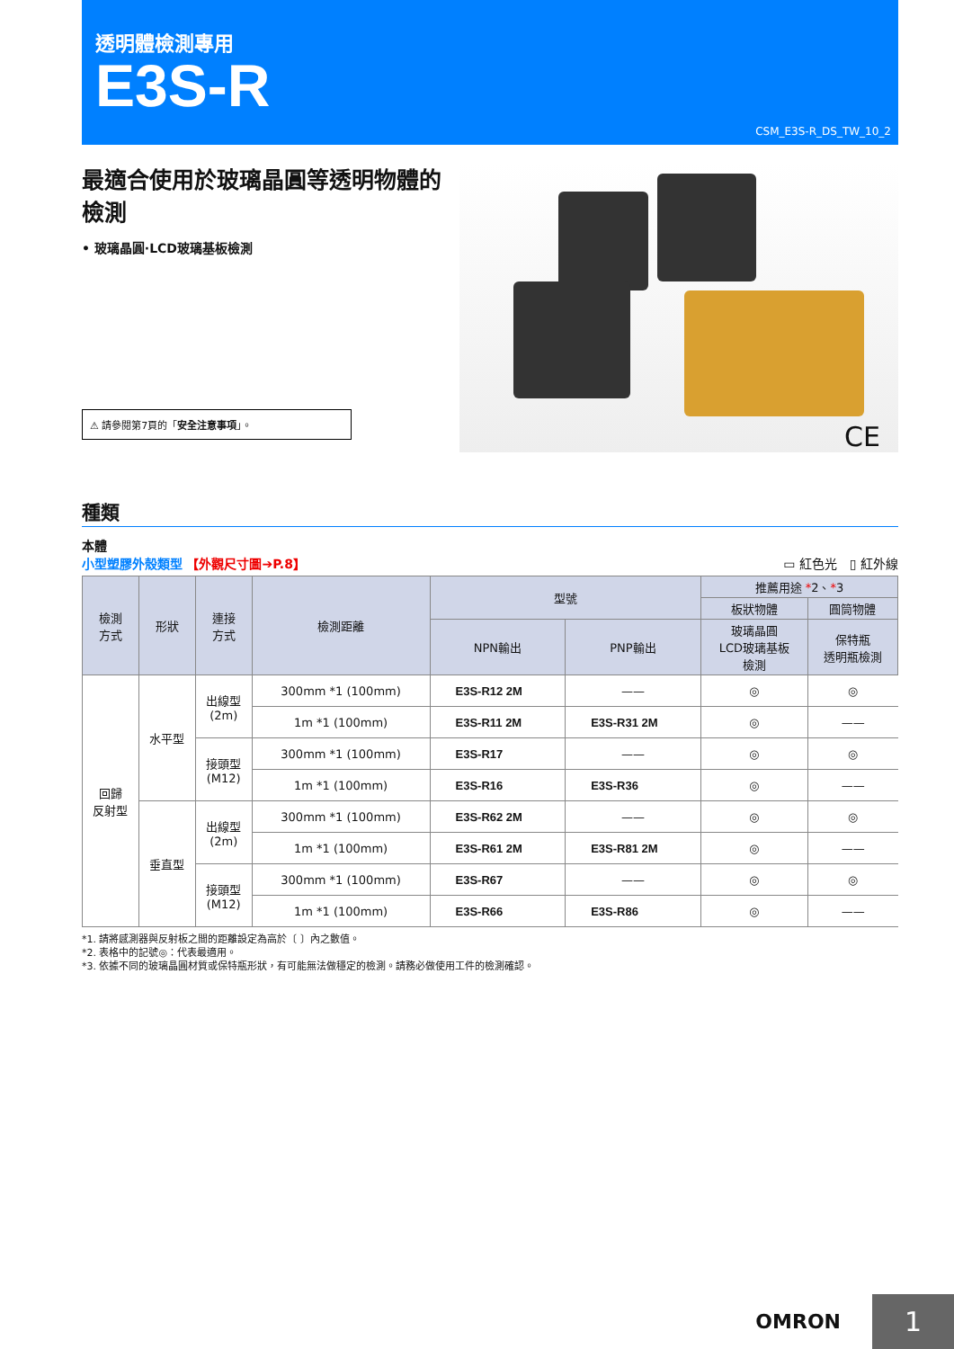透明體檢測專用
E3S-R
CSM_E3S-R_DS_TW_10_2
最適合使用於玻璃晶圓等透明物體的檢測
• 玻璃晶圓·LCD玻璃基板檢測
⚠ 請參閱第7頁的「安全注意事項」。
CE
種類
本體
小型塑膠外殼類型 【外觀尺寸圖➔P.8】 ▭ 紅色光　▯ 紅外線
| 檢測 方式 | 形狀 | 連接 方式 | 檢測距離 | 型號 | | 推薦用途 * 2、 * 3 | |
| --- | --- | --- | --- | --- | --- | --- | --- |
| | | | | | | 板狀物體 | 圓筒物體 |
| | | | | NPN輸出 | PNP輸出 | 玻璃晶圓 LCD玻璃基板 檢測 | 保特瓶 透明瓶檢測 |
| 回歸 反射型 | 水平型 | 出線型 (2m) | 300mm *1 (100mm) | E3S-R12 2M | —— | ◎ | ◎ |
| | | | 1m *1 (100mm) | E3S-R11 2M | E3S-R31 2M | ◎ | —— |
| | | 接頭型 (M12) | 300mm *1 (100mm) | E3S-R17 | —— | ◎ | ◎ |
| | | | 1m *1 (100mm) | E3S-R16 | E3S-R36 | ◎ | —— |
| | 垂直型 | 出線型 (2m) | 300mm *1 (100mm) | E3S-R62 2M | —— | ◎ | ◎ |
| | | | 1m *1 (100mm) | E3S-R61 2M | E3S-R81 2M | ◎ | —— |
| | | 接頭型 (M12) | 300mm *1 (100mm) | E3S-R67 | —— | ◎ | ◎ |
| | | | 1m *1 (100mm) | E3S-R66 | E3S-R86 | ◎ | —— |
*1. 請將感測器與反射板之間的距離設定為高於〔 〕內之數值。
*2. 表格中的記號◎：代表最適用。
*3. 依據不同的玻璃晶圓材質或保特瓶形狀，有可能無法做穩定的檢測。請務必做使用工件的檢測確認。
OMRON 1